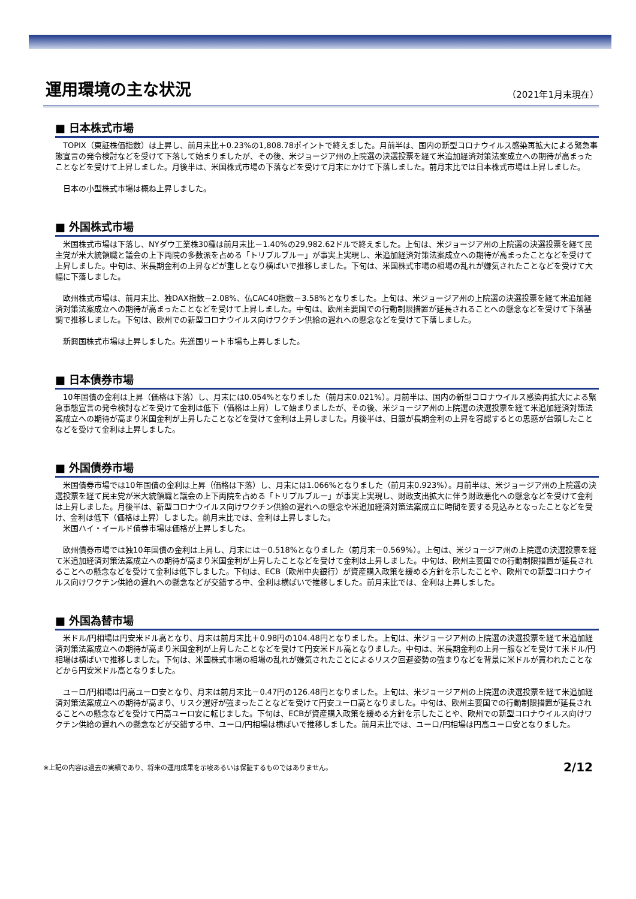運用環境の主な状況
（2021年1月末現在）
■ 日本株式市場
　TOPIX（東証株価指数）は上昇し、前月末比＋0.23%の1,808.78ポイントで終えました。月前半は、国内の新型コロナウイルス感染再拡大による緊急事態宣言の発令検討などを受けて下落して始まりましたが、その後、米ジョージア州の上院選の決選投票を経て米追加経済対策法案成立への期待が高まったことなどを受けて上昇しました。月後半は、米国株式市場の下落などを受けて月末にかけて下落しました。前月末比では日本株式市場は上昇しました。
　日本の小型株式市場は概ね上昇しました。
■ 外国株式市場
　米国株式市場は下落し、NYダウ工業株30種は前月末比－1.40%の29,982.62ドルで終えました。上旬は、米ジョージア州の上院選の決選投票を経て民主党が米大統領職と議会の上下両院の多数派を占める「トリプルブルー」が事実上実現し、米追加経済対策法案成立への期待が高まったことなどを受けて上昇しました。中旬は、米長期金利の上昇などが重しとなり横ばいで推移しました。下旬は、米国株式市場の相場の乱れが嫌気されたことなどを受けて大幅に下落しました。
　欧州株式市場は、前月末比、独DAX指数－2.08%、仏CAC40指数－3.58%となりました。上旬は、米ジョージア州の上院選の決選投票を経て米追加経済対策法案成立への期待が高まったことなどを受けて上昇しました。中旬は、欧州主要国での行動制限措置が延長されることへの懸念などを受けて下落基調で推移しました。下旬は、欧州での新型コロナウイルス向けワクチン供給の遅れへの懸念などを受けて下落しました。
　新興国株式市場は上昇しました。先進国リート市場も上昇しました。
■ 日本債券市場
　10年国債の金利は上昇（価格は下落）し、月末には0.054%となりました（前月末0.021%）。月前半は、国内の新型コロナウイルス感染再拡大による緊急事態宣言の発令検討などを受けて金利は低下（価格は上昇）して始まりましたが、その後、米ジョージア州の上院選の決選投票を経て米追加経済対策法案成立への期待が高まり米国金利が上昇したことなどを受けて金利は上昇しました。月後半は、日銀が長期金利の上昇を容認するとの思惑が台頭したことなどを受けて金利は上昇しました。
■ 外国債券市場
　米国債券市場では10年国債の金利は上昇（価格は下落）し、月末には1.066%となりました（前月末0.923%）。月前半は、米ジョージア州の上院選の決選投票を経て民主党が米大統領職と議会の上下両院を占める「トリプルブルー」が事実上実現し、財政支出拡大に伴う財政悪化への懸念などを受けて金利は上昇しました。月後半は、新型コロナウイルス向けワクチン供給の遅れへの懸念や米追加経済対策法案成立に時間を要する見込みとなったことなどを受け、金利は低下（価格は上昇）しました。前月末比では、金利は上昇しました。
　米国ハイ・イールド債券市場は価格が上昇しました。
　欧州債券市場では独10年国債の金利は上昇し、月末には－0.518%となりました（前月末－0.569%）。上旬は、米ジョージア州の上院選の決選投票を経て米追加経済対策法案成立への期待が高まり米国金利が上昇したことなどを受けて金利は上昇しました。中旬は、欧州主要国での行動制限措置が延長されることへの懸念などを受けて金利は低下しました。下旬は、ECB（欧州中央銀行）が資産購入政策を緩める方針を示したことや、欧州での新型コロナウイルス向けワクチン供給の遅れへの懸念などが交錯する中、金利は横ばいで推移しました。前月末比では、金利は上昇しました。
■ 外国為替市場
　米ドル/円相場は円安米ドル高となり、月末は前月末比＋0.98円の104.48円となりました。上旬は、米ジョージア州の上院選の決選投票を経て米追加経済対策法案成立への期待が高まり米国金利が上昇したことなどを受けて円安米ドル高となりました。中旬は、米長期金利の上昇一服などを受けて米ドル/円相場は横ばいで推移しました。下旬は、米国株式市場の相場の乱れが嫌気されたことによるリスク回避姿勢の強まりなどを背景に米ドルが買われたことなどから円安米ドル高となりました。
　ユーロ/円相場は円高ユーロ安となり、月末は前月末比－0.47円の126.48円となりました。上旬は、米ジョージア州の上院選の決選投票を経て米追加経済対策法案成立への期待が高まり、リスク選好が強まったことなどを受けて円安ユーロ高となりました。中旬は、欧州主要国での行動制限措置が延長されることへの懸念などを受けて円高ユーロ安に転じました。下旬は、ECBが資産購入政策を緩める方針を示したことや、欧州での新型コロナウイルス向けワクチン供給の遅れへの懸念などが交錯する中、ユーロ/円相場は横ばいで推移しました。前月末比では、ユーロ/円相場は円高ユーロ安となりました。
※上記の内容は過去の実績であり、将来の運用成果を示唆あるいは保証するものではありません。 2/12